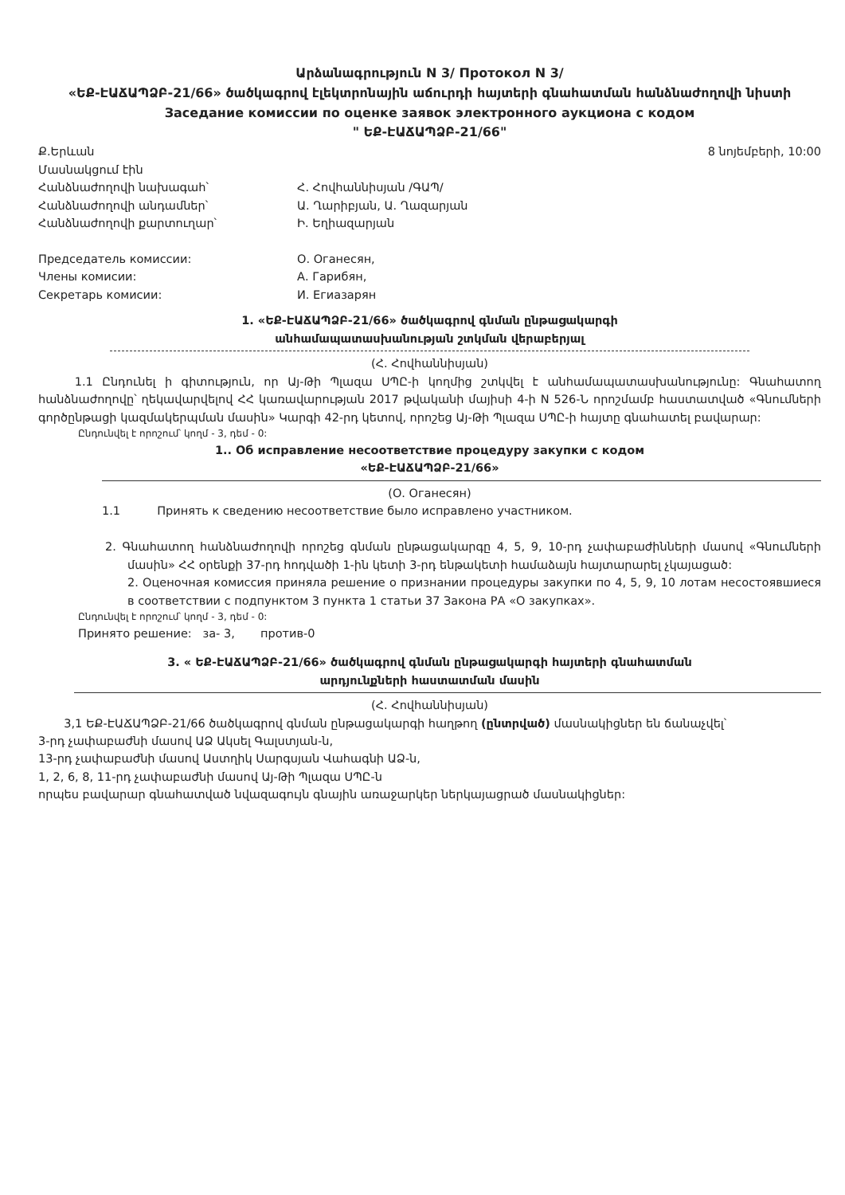Արձանագրություն N 3/ Протокол N 3/
«ԵՔ-ԷԱՃԱՊՁԲ-21/66» ծածկագրով էլեկտրոնային աճուրդի հայտերի գնահատման հանձնաժողովի նիստի
Заседание комиссии по оценке заявок электронного аукциона с кодом
" ԵՔ-ԷԱՃԱՊՁԲ-21/66"
Ք.Երևան 8 նոյեմբերի, 10:00
Մասնակցում էին
Հանձնաժողովի նախագահ՝ Հ. Հովհաննիսյան /ԳԱՊ/
Հանձնաժողովի անդամներ՝ Ա. Ղարիբյան, Ա. Ղազարյան
Հանձնաժողովի քարտուղար՝ Ի. Եղիազարյան
Председатель комиссии: О. Оганесян,
Члены комисии: А. Гарибян,
Секретарь комисии: И. Егиазарян
1. «ԵՔ-ԷԱՃԱՊՁԲ-21/66» ծածկագրով գնման ընթացակարգի
անհամապատասխանության շտկման վերաբերյալ
(Հ. Հովհաննիսյան)
1.1 Ընդունել ի գիտություն, որ Այ-Թի Պլազա ՍՊԸ-ի կողմից շտկվել է անհամապատասխանությունը: Գնահատող հանձնաժողովը՝ ղեկավարվելով ՀՀ կառավարության 2017 թվականի մայիսի 4-ի N 526-Ն որոշմամբ հաստատված «Գնումների գործընթացի կազմակերպման մասին» Կարգի 42-րդ կետով, որոշեց Այ-Թի Պլազա ՍՊԸ-ի հայտը գնահատել բավարար:
Ընդունվել է որոշում՝ կողմ - 3, դեմ - 0:
1.. Об исправление несоответствие процедуру закупки с кодом
«ԵՔ-ԷԱՃԱՊՁԲ-21/66»
(О. Оганесян)
1.1 Принять к сведению несоответствие было исправлено участником.
2. Գնահատող հանձնաժողովի որոշեց գնման ընթացակարգը 4, 5, 9, 10-րդ չափաբաժինների մասով «Գնումների մասին» ՀՀ օրենքի 37-րդ հոդվածի 1-ին կետի 3-րդ ենթակետի համաձայն հայտարարել չկայացած:
2. Оценочная комиссия приняла решение о признании процедуры закупки по 4, 5, 9, 10 лотам несостоявшиеся в соответствии с подпунктом 3 пункта 1 статьи 37 Закона РА «О закупках».
Ընդունվել է որոշում՝ կողմ - 3, դեմ - 0:
Принято решение: за- 3, против-0
3. « ԵՔ-ԷԱՃԱՊՁԲ-21/66» ծածկագրով գնման ընթացակարգի հայտերի գնահատման
արդյունքների հաստատման մասին
(Հ. Հովհաննիսյան)
3,1 ԵՔ-ԷԱՃԱՊՁԲ-21/66 ծածկագրով գնման ընթացակարգի հաղթող (ընտրված) մասնակիցներ են ճանաչվել՝
3-րդ չափաբաժնի մասով ԱՁ Ակսել Գալստյան-ն,
13-րդ չափաբաժնի մասով Աստղիկ Սարգսյան Վահագնի ԱՁ-ն,
1, 2, 6, 8, 11-րդ չափաբաժնի մասով Այ-Թի Պլազա ՍՊԸ-ն
որպես բավարար գնահատված նվազագույն գնային առաջարկեր ներկայացրած մասնակիցներ: